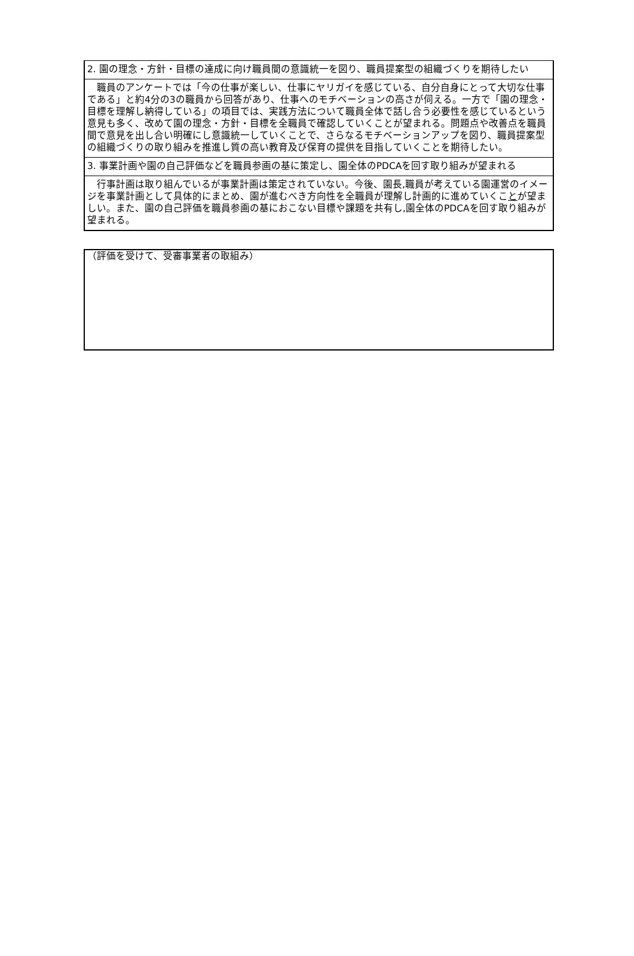| 2. 園の理念・方針・目標の達成に向け職員間の意識統一を図り、職員提案型の組織づくりを期待したい |
| 職員のアンケートでは「今の仕事が楽しい、仕事にヤリガイを感じている、自分自身にとって大切な仕事である」と約4分の3の職員から回答があり、仕事へのモチベーションの高さが伺える。一方で「園の理念・目標を理解し納得している」の項目では、実践方法について職員全体で話し合う必要性を感じているという意見も多く、改めて園の理念・方針・目標を全職員で確認していくことが望まれる。問題点や改善点を職員間で意見を出し合い明確にし意識統一していくことで、さらなるモチベーションアップを図り、職員提案型の組織づくりの取り組みを推進し質の高い教育及び保育の提供を目指していくことを期待したい。 |
| 3. 事業計画や園の自己評価などを職員参画の基に策定し、園全体のPDCAを回す取り組みが望まれる |
| 行事計画は取り組んでいるが事業計画は策定されていない。今後、園長,職員が考えている園運営のイメージを事業計画として具体的にまとめ、園が進むべき方向性を全職員が理解し計画的に進めていくこ と が望ましい。また、園の自己評価を職員参画の基におこない目標や課題を共有し,園全体のPDCAを回す取り組みが望まれる。 |
| （評価を受けて、受審事業者の取組み） |